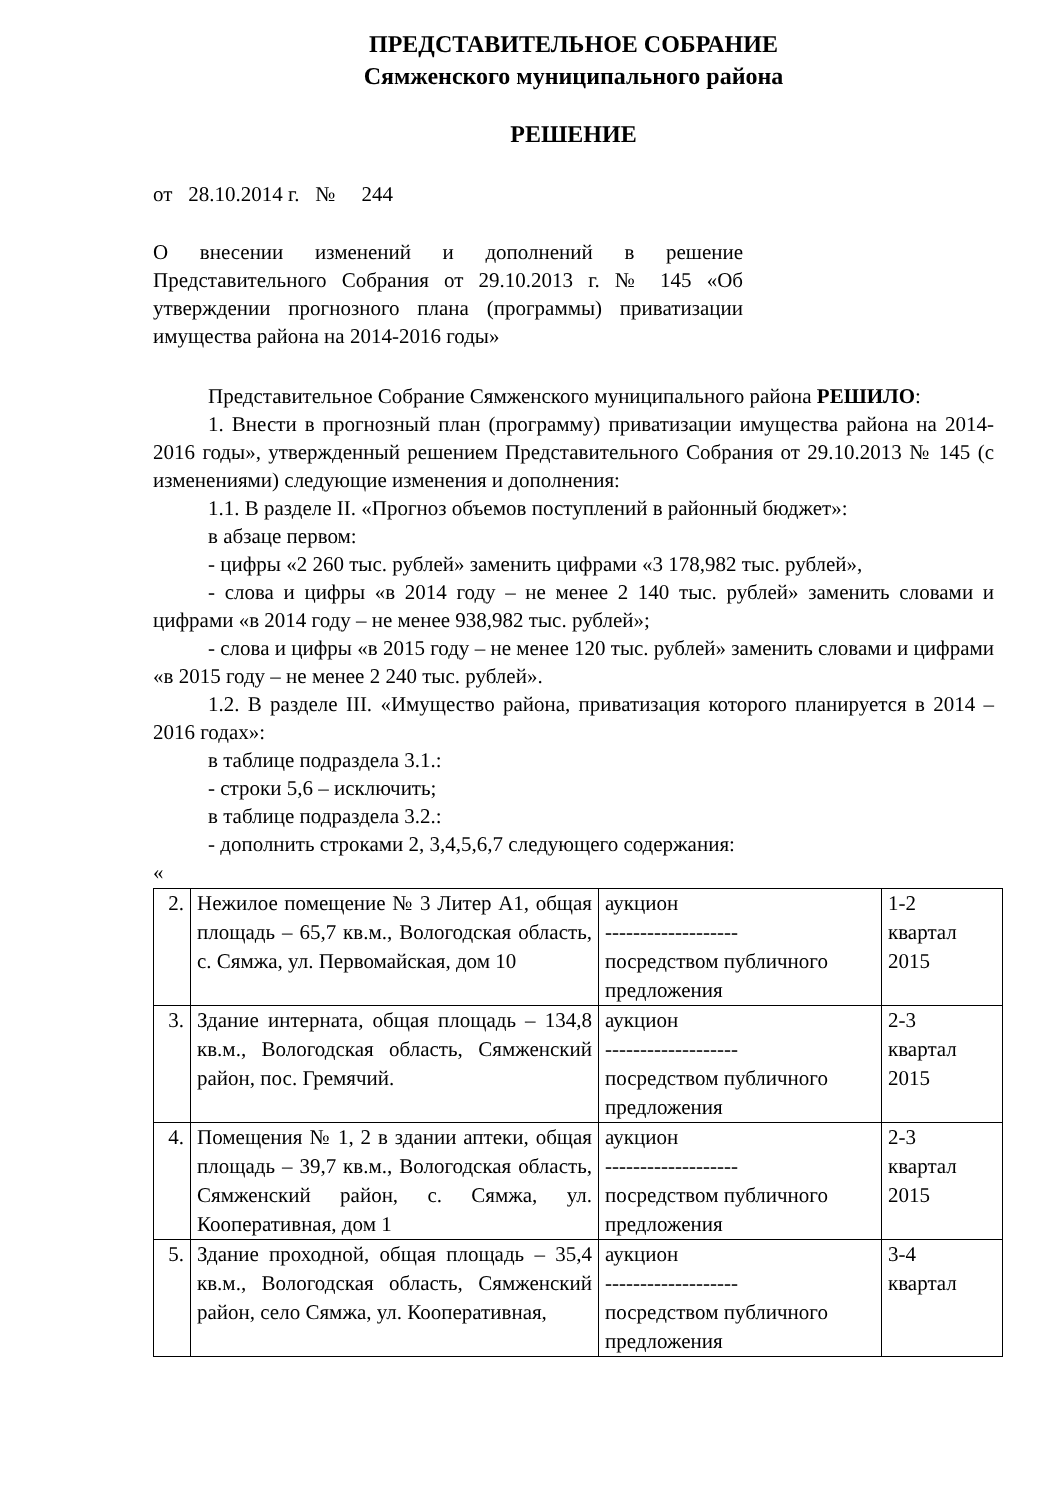ПРЕДСТАВИТЕЛЬНОЕ СОБРАНИЕ
Сямженского муниципального района
РЕШЕНИЕ
от 28.10.2014 г. № 244
О внесении изменений и дополнений в решение Представительного Собрания от 29.10.2013 г. № 145 «Об утверждении прогнозного плана (программы) приватизации имущества района на 2014-2016 годы»
Представительное Собрание Сямженского муниципального района РЕШИЛО:
1. Внести в прогнозный план (программу) приватизации имущества района на 2014-2016 годы», утвержденный решением Представительного Собрания от 29.10.2013 № 145 (с изменениями) следующие изменения и дополнения:
1.1. В разделе II. «Прогноз объемов поступлений в районный бюджет»:
в абзаце первом:
- цифры «2 260 тыс. рублей» заменить цифрами «3 178,982 тыс. рублей»,
- слова и цифры «в 2014 году – не менее 2 140 тыс. рублей» заменить словами и цифрами «в 2014 году – не менее 938,982 тыс. рублей»;
- слова и цифры «в 2015 году – не менее 120 тыс. рублей» заменить словами и цифрами «в 2015 году – не менее 2 240 тыс. рублей».
1.2. В разделе III. «Имущество района, приватизация которого планируется в 2014 – 2016 годах»:
в таблице подраздела 3.1.:
- строки 5,6 – исключить;
в таблице подраздела 3.2.:
- дополнить строками 2, 3,4,5,6,7 следующего содержания:
«
| 2. | Нежилое помещение № 3 Литер А1, общая площадь – 65,7 кв.м., Вологодская область, с. Сямжа, ул. Первомайская, дом 10 | аукцион ------------------- посредством публичного предложения | 1-2 квартал 2015 |
| 3. | Здание интерната, общая площадь – 134,8 кв.м., Вологодская область, Сямженский район, пос. Гремячий. | аукцион ------------------- посредством публичного предложения | 2-3 квартал 2015 |
| 4. | Помещения № 1, 2 в здании аптеки, общая площадь – 39,7 кв.м., Вологодская область, Сямженский район, с. Сямжа, ул. Кооперативная, дом 1 | аукцион ------------------- посредством публичного предложения | 2-3 квартал 2015 |
| 5. | Здание проходной, общая площадь – 35,4 кв.м., Вологодская область, Сямженский район, село Сямжа, ул. Кооперативная, | аукцион ------------------- посредством публичного предложения | 3-4 квартал |